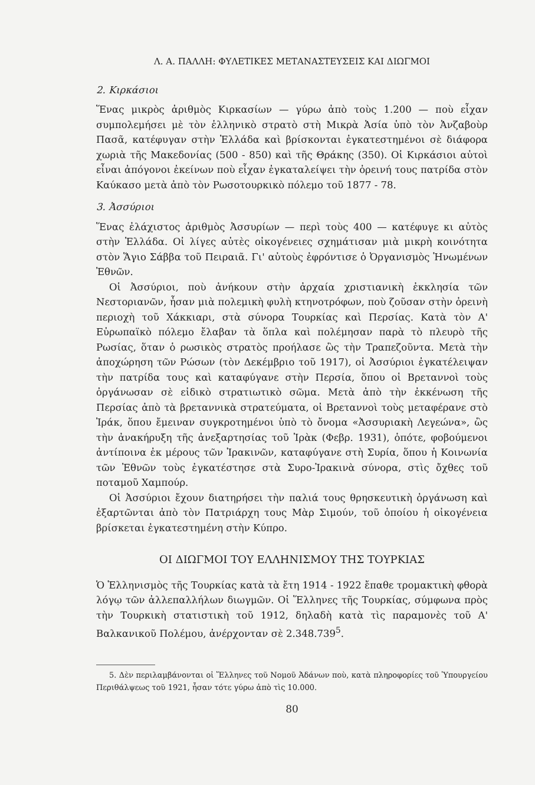Λ. Α. ΠΑΛΛΗ: ΦΥΛΕΤΙΚΕΣ ΜΕΤΑΝΑΣΤΕΥΣΕΙΣ ΚΑΙ ΔΙΩΓΜΟΙ
2. Κιρκάσιοι
Ἕνας μικρὸς ἀριθμὸς Κιρκασίων — γύρω ἀπὸ τοὺς 1.200 — ποὺ εἶχαν συμπολεμήσει μὲ τὸν ἑλληνικὸ στρατὸ στὴ Μικρὰ Ἀσία ὑπὸ τὸν Ἀνζαβοὺρ Πασᾶ, κατέφυγαν στὴν Ἑλλάδα καὶ βρίσκονται ἐγκατεστημένοι σὲ διάφορα χωριὰ τῆς Μακεδονίας (500 - 850) καὶ τῆς Θράκης (350). Οἱ Κιρκάσιοι αὐτοὶ εἶναι ἀπόγονοι ἐκείνων ποὺ εἶχαν ἐγκαταλείψει τὴν ὀρεινή τους πατρίδα στὸν Καύκασο μετὰ ἀπὸ τὸν Ρωσοτουρκικὸ πόλεμο τοῦ 1877 - 78.
3. Ἀσσύριοι
Ἕνας ἐλάχιστος ἀριθμὸς Ἀσσυρίων — περὶ τοὺς 400 — κατέφυγε κι αὐτὸς στὴν Ἑλλάδα. Οἱ λίγες αὐτὲς οἰκογένειες σχημάτισαν μιὰ μικρὴ κοινότητα στὸν Ἅγιο Σάββα τοῦ Πειραιᾶ. Γι' αὐτοὺς ἐφρόντισε ὁ Ὀργανισμὸς Ἡνωμένων Ἐθνῶν.
Οἱ Ἀσσύριοι, ποὺ ἀνήκουν στὴν ἀρχαία χριστιανικὴ ἐκκλησία τῶν Νεστοριανῶν, ἦσαν μιὰ πολεμικὴ φυλὴ κτηνοτρόφων, ποὺ ζοῦσαν στὴν ὀρεινὴ περιοχὴ τοῦ Χάκκιαρι, στὰ σύνορα Τουρκίας καὶ Περσίας. Κατὰ τὸν Α' Εὐρωπαϊκὸ πόλεμο ἔλαβαν τὰ ὅπλα καὶ πολέμησαν παρὰ τὸ πλευρὸ τῆς Ρωσίας, ὅταν ὁ ρωσικὸς στρατὸς προήλασε ὣς τὴν Τραπεζοῦντα. Μετὰ τὴν ἀποχώρηση τῶν Ρώσων (τὸν Δεκέμβριο τοῦ 1917), οἱ Ἀσσύριοι ἐγκατέλειψαν τὴν πατρίδα τους καὶ καταφύγανε στὴν Περσία, ὅπου οἱ Βρεταννοὶ τοὺς ὀργάνωσαν σὲ εἰδικὸ στρατιωτικὸ σῶμα. Μετὰ ἀπὸ τὴν ἐκκένωση τῆς Περσίας ἀπὸ τὰ βρεταννικὰ στρατεύματα, οἱ Βρεταννοὶ τοὺς μεταφέρανε στὸ Ἰράκ, ὅπου ἔμειναν συγκροτημένοι ὑπὸ τὸ ὄνομα «Ἀσσυριακὴ Λεγεώνα», ὣς τὴν ἀνακήρυξη τῆς ἀνεξαρτησίας τοῦ Ἰρὰκ (Φεβρ. 1931), ὁπότε, φοβούμενοι ἀντίποινα ἐκ μέρους τῶν Ἰρακινῶν, καταφύγανε στὴ Συρία, ὅπου ἡ Κοινωνία τῶν Ἐθνῶν τοὺς ἐγκατέστησε στὰ Συρο-Ἰρακινὰ σύνορα, στὶς ὄχθες τοῦ ποταμοῦ Χαμπούρ.
Οἱ Ἀσσύριοι ἔχουν διατηρήσει τὴν παλιά τους θρησκευτικὴ ὀργάνωση καὶ ἐξαρτῶνται ἀπὸ τὸν Πατριάρχη τους Μὰρ Σιμούν, τοῦ ὁποίου ἡ οἰκογένεια βρίσκεται ἐγκατεστημένη στὴν Κύπρο.
ΟΙ ΔΙΩΓΜΟΙ ΤΟΥ ΕΛΛΗΝΙΣΜΟΥ ΤΗΣ ΤΟΥΡΚΙΑΣ
Ὁ Ἑλληνισμὸς τῆς Τουρκίας κατὰ τὰ ἔτη 1914 - 1922 ἔπαθε τρομακτικὴ φθορὰ λόγῳ τῶν ἀλλεπαλλήλων διωγμῶν. Οἱ Ἕλληνες τῆς Τουρκίας, σύμφωνα πρὸς τὴν Τουρκικὴ στατιστικὴ τοῦ 1912, δηλαδὴ κατὰ τὶς παραμονὲς τοῦ Α' Βαλκανικοῦ Πολέμου, ἀνέρχονταν σὲ 2.348.739<sup>5</sup>.
5. Δὲν περιλαμβάνονται οἱ Ἕλληνες τοῦ Νομοῦ Ἀδάνων ποὺ, κατὰ πληροφορίες τοῦ Ὑπουργείου Περιθάλψεως τοῦ 1921, ἦσαν τότε γύρω ἀπὸ τὶς 10.000.
80